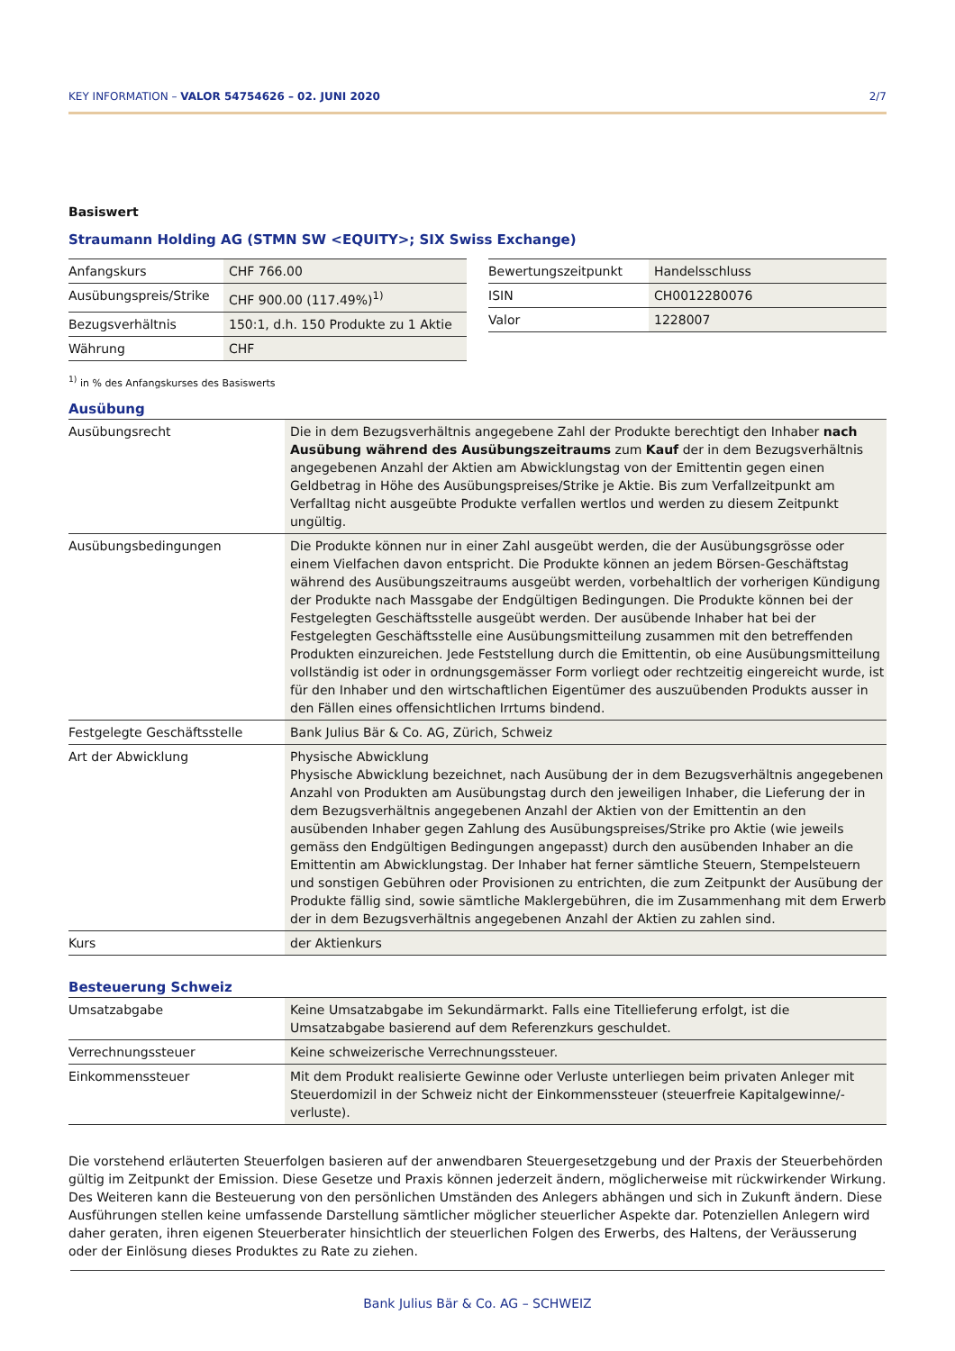KEY INFORMATION – VALOR 54754626 – 02. JUNI 2020 2/7
Basiswert
Straumann Holding AG (STMN SW <EQUITY>; SIX Swiss Exchange)
| Anfangskurs | CHF 766.00 |
| Ausübungspreis/Strike | CHF 900.00 (117.49%)<sup>1)</sup> |
| Bezugsverhältnis | 150:1, d.h. 150 Produkte zu 1 Aktie |
| Währung | CHF |
| Bewertungszeitpunkt | Handelsschluss |
| ISIN | CH0012280076 |
| Valor | 1228007 |
<sup>1)</sup> in % des Anfangskurses des Basiswerts
Ausübung
| Ausübungsrecht | Die in dem Bezugsverhältnis angegebene Zahl der Produkte berechtigt den Inhaber nach Ausübung während des Ausübungszeitraums zum Kauf der in dem Bezugsverhältnis angegebenen Anzahl der Aktien am Abwicklungstag von der Emittentin gegen einen Geldbetrag in Höhe des Ausübungspreises/Strike je Aktie. Bis zum Verfallzeitpunkt am Verfalltag nicht ausgeübte Produkte verfallen wertlos und werden zu diesem Zeitpunkt ungültig. |
| Ausübungsbedingungen | Die Produkte können nur in einer Zahl ausgeübt werden, die der Ausübungsgrösse oder einem Vielfachen davon entspricht. Die Produkte können an jedem Börsen-Geschäftstag während des Ausübungszeitraums ausgeübt werden, vorbehaltlich der vorherigen Kündigung der Produkte nach Massgabe der Endgültigen Bedingungen. Die Produkte können bei der Festgelegten Geschäftsstelle ausgeübt werden. Der ausübende Inhaber hat bei der Festgelegten Geschäftsstelle eine Ausübungsmitteilung zusammen mit den betreffenden Produkten einzureichen. Jede Feststellung durch die Emittentin, ob eine Ausübungsmitteilung vollständig ist oder in ordnungsgemässer Form vorliegt oder rechtzeitig eingereicht wurde, ist für den Inhaber und den wirtschaftlichen Eigentümer des auszuübenden Produkts ausser in den Fällen eines offensichtlichen Irrtums bindend. |
| Festgelegte Geschäftsstelle | Bank Julius Bär & Co. AG, Zürich, Schweiz |
| Art der Abwicklung | Physische Abwicklung Physische Abwicklung bezeichnet, nach Ausübung der in dem Bezugsverhältnis angegebenen Anzahl von Produkten am Ausübungstag durch den jeweiligen Inhaber, die Lieferung der in dem Bezugsverhältnis angegebenen Anzahl der Aktien von der Emittentin an den ausübenden Inhaber gegen Zahlung des Ausübungspreises/Strike pro Aktie (wie jeweils gemäss den Endgültigen Bedingungen angepasst) durch den ausübenden Inhaber an die Emittentin am Abwicklungstag. Der Inhaber hat ferner sämtliche Steuern, Stempelsteuern und sonstigen Gebühren oder Provisionen zu entrichten, die zum Zeitpunkt der Ausübung der Produkte fällig sind, sowie sämtliche Maklergebühren, die im Zusammenhang mit dem Erwerb der in dem Bezugsverhältnis angegebenen Anzahl der Aktien zu zahlen sind. |
| Kurs | der Aktienkurs |
Besteuerung Schweiz
| Umsatzabgabe | Keine Umsatzabgabe im Sekundärmarkt. Falls eine Titellieferung erfolgt, ist die Umsatzabgabe basierend auf dem Referenzkurs geschuldet. |
| Verrechnungssteuer | Keine schweizerische Verrechnungssteuer. |
| Einkommenssteuer | Mit dem Produkt realisierte Gewinne oder Verluste unterliegen beim privaten Anleger mit Steuerdomizil in der Schweiz nicht der Einkommenssteuer (steuerfreie Kapitalgewinne/-verluste). |
Die vorstehend erläuterten Steuerfolgen basieren auf der anwendbaren Steuergesetzgebung und der Praxis der Steuerbehörden gültig im Zeitpunkt der Emission. Diese Gesetze und Praxis können jederzeit ändern, möglicherweise mit rückwirkender Wirkung. Des Weiteren kann die Besteuerung von den persönlichen Umständen des Anlegers abhängen und sich in Zukunft ändern. Diese Ausführungen stellen keine umfassende Darstellung sämtlicher möglicher steuerlicher Aspekte dar. Potenziellen Anlegern wird daher geraten, ihren eigenen Steuerberater hinsichtlich der steuerlichen Folgen des Erwerbs, des Haltens, der Veräusserung oder der Einlösung dieses Produktes zu Rate zu ziehen.
Bank Julius Bär & Co. AG – SCHWEIZ